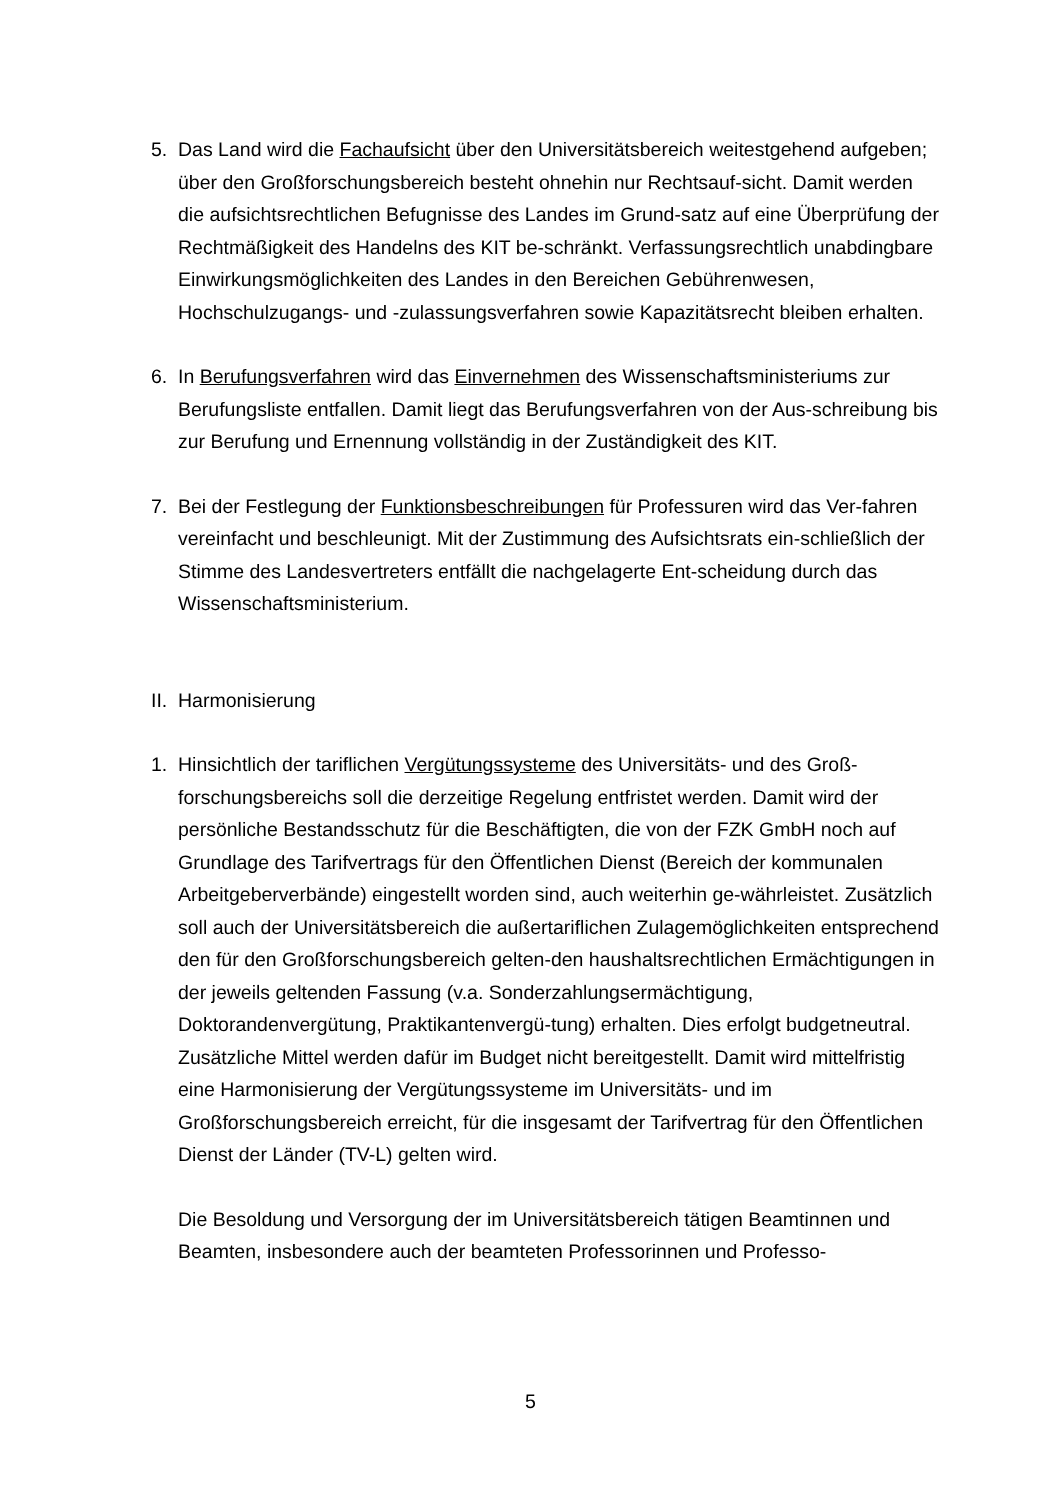5. Das Land wird die Fachaufsicht über den Universitätsbereich weitestgehend aufgeben; über den Großforschungsbereich besteht ohnehin nur Rechtsauf-sicht. Damit werden die aufsichtsrechtlichen Befugnisse des Landes im Grund-satz auf eine Überprüfung der Rechtmäßigkeit des Handelns des KIT be-schränkt. Verfassungsrechtlich unabdingbare Einwirkungsmöglichkeiten des Landes in den Bereichen Gebührenwesen, Hochschulzugangs- und -zulassungsverfahren sowie Kapazitätsrecht bleiben erhalten.
6. In Berufungsverfahren wird das Einvernehmen des Wissenschaftsministeriums zur Berufungsliste entfallen. Damit liegt das Berufungsverfahren von der Aus-schreibung bis zur Berufung und Ernennung vollständig in der Zuständigkeit des KIT.
7. Bei der Festlegung der Funktionsbeschreibungen für Professuren wird das Ver-fahren vereinfacht und beschleunigt. Mit der Zustimmung des Aufsichtsrats ein-schließlich der Stimme des Landesvertreters entfällt die nachgelagerte Ent-scheidung durch das Wissenschaftsministerium.
II.
Harmonisierung
1. Hinsichtlich der tariflichen Vergütungssysteme des Universitäts- und des Groß-forschungsbereichs soll die derzeitige Regelung entfristet werden. Damit wird der persönliche Bestandsschutz für die Beschäftigten, die von der FZK GmbH noch auf Grundlage des Tarifvertrags für den Öffentlichen Dienst (Bereich der kommunalen Arbeitgeberverbände) eingestellt worden sind, auch weiterhin ge-währleistet. Zusätzlich soll auch der Universitätsbereich die außertariflichen Zulagemöglichkeiten entsprechend den für den Großforschungsbereich gelten-den haushaltsrechtlichen Ermächtigungen in der jeweils geltenden Fassung (v.a. Sonderzahlungsermächtigung, Doktorandenvergütung, Praktikantenvergü-tung) erhalten. Dies erfolgt budgetneutral. Zusätzliche Mittel werden dafür im Budget nicht bereitgestellt. Damit wird mittelfristig eine Harmonisierung der Vergütungssysteme im Universitäts- und im Großforschungsbereich erreicht, für die insgesamt der Tarifvertrag für den Öffentlichen Dienst der Länder (TV-L) gelten wird.
Die Besoldung und Versorgung der im Universitätsbereich tätigen Beamtinnen und Beamten, insbesondere auch der beamteten Professorinnen und Professo-
5